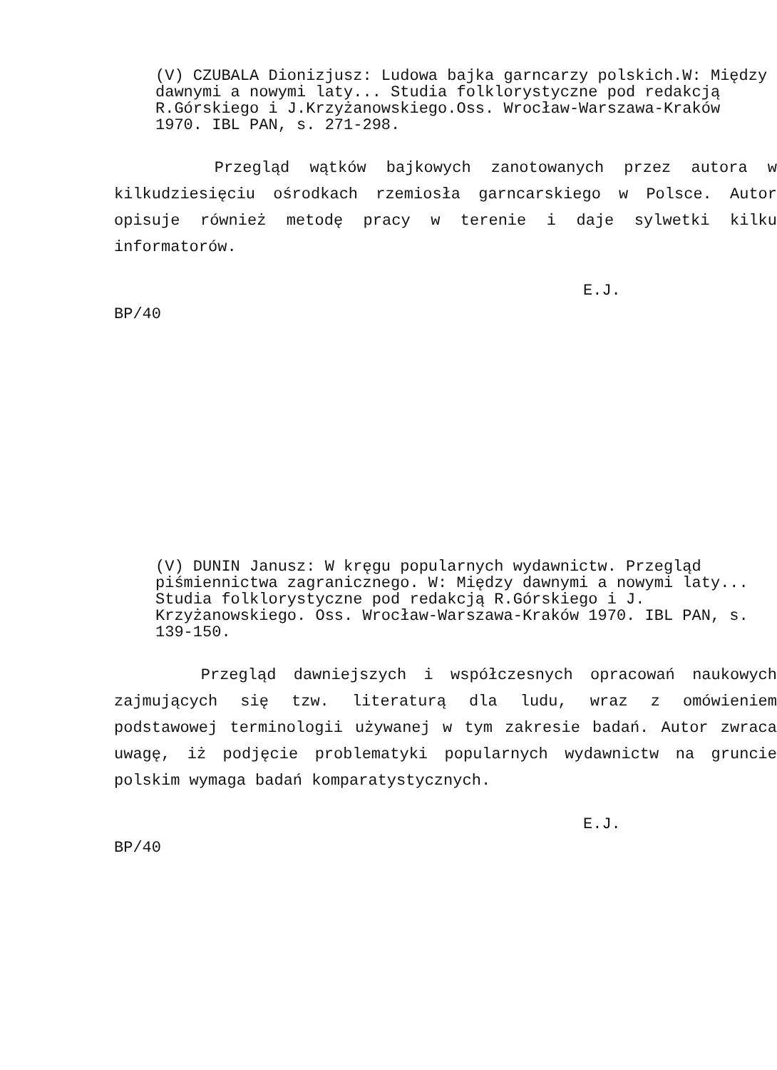(V) CZUBALA Dionizjusz: Ludowa bajka garncarzy polskich.W: Między dawnymi a nowymi laty... Studia folklorystyczne pod redakcją R.Górskiego i J.Krzyżanowskiego.Oss. Wrocław-Warszawa-Kraków 1970. IBL PAN, s. 271-298.
Przegląd wątków bajkowych zanotowanych przez autora w kilkudziesięciu ośrodkach rzemiosła garncarskiego w Polsce. Autor opisuje również metodę pracy w terenie i daje sylwetki kilku informatorów.
E.J.
BP/40
(V) DUNIN Janusz: W kręgu popularnych wydawnictw. Przegląd piśmiennictwa zagranicznego. W: Między dawnymi a nowymi laty... Studia folklorystyczne pod redakcją R.Górskiego i J. Krzyżanowskiego. Oss. Wrocław-Warszawa-Kraków 1970. IBL PAN, s. 139-150.
Przegląd dawniejszych i współczesnych opracowań naukowych zajmujących się tzw. literaturą dla ludu, wraz z omówieniem podstawowej terminologii używanej w tym zakresie badań. Autor zwraca uwagę, iż podjęcie problematyki popularnych wydawnictw na gruncie polskim wymaga badań komparatystycznych.
E.J.
BP/40